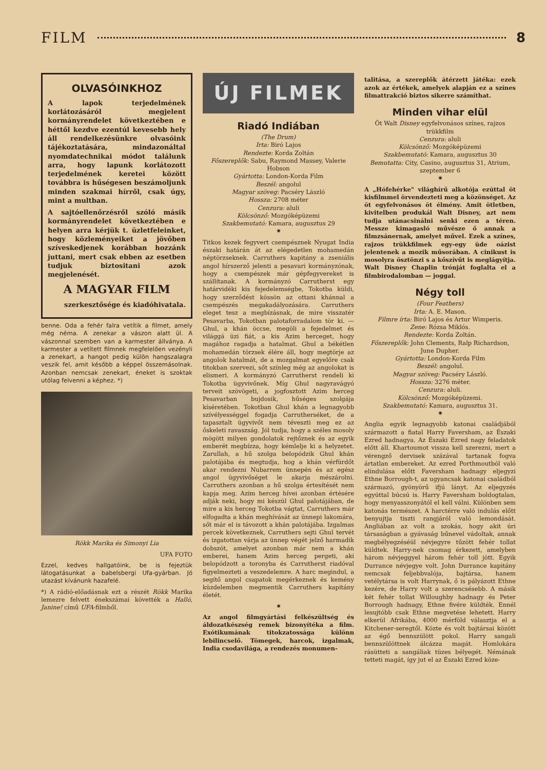FILM 8
OLVASÓINKHOZ
A lapok terjedelmének korlátozásáról megjelent kormányrendelet következtében e héttől kezdve ezentúl kevesebb hely áll rendelkezésünkre olvasóink tájékoztatására, mindazonáltal nyomdatechnikai módot találunk arra, hogy lapunk korlátozott terjedelmének keretei között továbbra is hűségesen beszámoljunk minden szakmai hírről, csak úgy, mint a multban.
A sajtóellenőrzésről szóló másik kormányrendelet következtében e helyen arra kérjük t. üzletfeleinket, hogy közleményeiket a jövőben szíveskedjenek korábban hozzánk juttani, mert csak ebben az esetben tudjuk biztositani azok megjelenését.
A MAGYAR FILM
szerkesztősége és kiadóhivatala.
benne. Oda a fehér falra vetítik a filmet, amely még néma. A zenekar a vászon alatt ül. A vászonnal szemben van a karmester állványa. A karmester a vetített filmnek megfelelően vezényli a zenekart, a hangot pedig külön hangszalagra veszik fel, amit később a képpel összemásolnak. Azonban nemcsak zenekart, éneket is szoktak utólag felvenni a képhez. *)
Rökk Marika és Simonyi Lia
UFA FOTO
Ezzel, kedves hallgatóink, be is fejeztük látogatásunkat a babelsbergi Ufa-gyárban. Jó utazást kívánunk hazafelé.
*) A rádió-előadásnak ezt a részét Rökk Marika lemezre felvett énekszámai követték a Halló, Janine! című UFA-filmből.
ÚJ FILMEK
Riadó Indiában
(The Drum)
Irta: Biró Lajos
Rendezte: Korda Zoltán
Főszereplők: Sabu, Raymond Massey, Valerie Hobson
Gyártotta: London-Korda Film
Beszél: angolul
Magyar szöveg: Pacséry László
Hossza: 2708 méter
Cenzura: aluli
Kölcsönző: Mozgóképüzemi
Szakbemutató: Kamara, augusztus 29
✷
Titkos kezek fegyvert csempésznek Nyugat India északi határán át az elégedetlen mohamedán néptörzseknek. Carruthers kapitány a zseniális angol hírszerző jelenti a pesavari kormányzónak, hogy a csempészek már gépfegyvereket is szállítanak. A kormányzó Carrutherst egy határvidéki kis fejedelemségbe, Tokotba küldi, hogy szerződést kössön az ottani khánnal a csempészés megakadályozására. Carruthers eleget tesz a megbízásnak, de mire visszatér Pesavarba, Tokotban palotaforradalom tör ki. — Ghul, a khán öccse, megöli a fejedelmet és világgá üzi fiát, a kis Azim herceget, hogy magához ragadja a hatalmat. Ghul a békétlen mohamedán törzsek élére áll, hogy megtörje az angolok hatalmát, de a mozgalmat egyelőre csak titokban szervezi, sőt színleg még az angolokat is elismeri. A kormányzó Carrutherst rendeli ki Tokotba ügyvivőnek. Míg Ghul nagyravágyó terveit szövögeti, a jogfosztott Azim herceg Pesavarban bujdosik, hűséges szolgája kíséretében. Tokotban Ghul khán a legnagyobb szívélyességgel fogadja Carrutherséket, de a tapasztalt ügyvivőt nem téveszti meg ez az őskeleti ravaszság. Jól tudja, hogy a széles mosoly mögött milyen gondolatok rejtőznek és az egyik emberét megbízza, hogy kémlelje ki a helyzetet. Zarullah, a hű szolga belopódzik Ghul khán palotájába és megtudja, hog a khán vérfürdőt akar rendezni Nubarrem ünnepén és az egész angol ügyvivőséget le akarja mészárolni. Carruthers azonban a hű szolga értesítését nem kapja meg. Azim herceg hívei azonban értésére adják neki, hogy mi készül Ghul palotájában, de mire a kis herceg Tokotba vágtat, Carruthers már elfogadta a khán meghívását az ünnepi lakomára, sőt már el is távozott a khán palotájába. Izgalmas percek következnek, Carruthers sejti Ghul tervét és izgatottan várja az ünnep végét jelző harmadik dobszót, amelyet azonban már nem a khán emberei, hanem Azim herceg pergeti, aki belopódzott a toronyba és Carrutherst riadóval figyelmezteti a veszedelemre. A harc megindul, a segítő angol csapatok megérkeznek és kemény küzdelemben megmentik Carruthers kapitány életét.
✷
Az angol filmgyártási felkészültség és áldozatkészség remek bizonyítéka a film. Exótikumának titokzatossága különn lebilincselő. Tömegek, harcok, izgalmak, India csodavilága, a rendezés monumen-
talitása, a szereplők átérzett játéka: ezek azok az értékek, amelyek alapján ez a színes filmattrakció biztos sikerre számíthat.
Minden vihar elül
Öt Walt Disney egyfelvonásos színes, rajzos trükkfilm
Cenzura: aluli
Kölcsönző: Mozgóképüzemi
Szakbemutató: Kamara, augusztus 30
Bemutatta: City, Casino, augusztus 31, Atrium, szeptember 6
✷
A „Hófehérke" világhírű alkotója ezúttal öt kisfilmmel örvendezteti meg a közönséget. Az öt egyfelvonásos öt élmény. Amit ötletben, kivitelben produkál Walt Disney, azt nem tudja utánacsinálni senki ezen a téren. Messze kimagasló művésze ő annak a filmzsánernak, amelyet művel. Ezek a színes, rajzos trükkfilmek egy-egy üde oázist jelentenek a mozik műsorában. A cinikust is mosolyra ösztönzi s a kőszívűt is meglágyítja. Walt Disney Chaplin trónját foglalta el a filmbirodalomban — joggal.
Négy toll
(Four Feathers)
Irta: A. E. Mason.
Filmre írta: Biró Lajos és Artur Wimperis.
Zene: Rózsa Miklós.
Rendezte: Korda Zoltán.
Főszereplők: John Clements, Ralp Richardson, June Dupher.
Gyártotta: London-Korda Film
Beszél: angolul.
Magyar szöveg: Pacséry László.
Hossza: 3276 méter.
Cenzura: aluli.
Kölcsönző: Mozgóképüzemi.
Szakbemutató: Kamara, augusztus 31.
✷
Anglia egyik legnagyobb katonai családjából származott a fiatal Harry Faversham, az Északi Ezred hadnagya. Az Északi Ezred nagy feladatok előtt áll. Khartoumot vissza kell szerezni, mert a vérengző dervisek százával tartanak fogva ártatlan embereket. Az ezred Porthmoutból való elindulása előtt Faversham hadnagy eljegyzi Ethne Borrough-t, az ugyancsak katonai családból származó, gyönyörű ifjú lányt. Az eljegyzés egyúttal búcsú is. Harry Faversham boldogtalan, hogy menyasszonyától el kell válni. Különben sem katonás természet. A harctérre való indulás előtt benyujtja tiszti rangjáról való lemondását. Angliában az volt a szokás, hogy akit úri társaságban a gyávaság bűnevel vádoltak, annak megbélyegzéséül névjegyre tűzött fehér tollat küldtek. Harry-nek csomag érkezett, amelyben három névjeggyel három fehér toll jött. Egyik Durrance névjegye volt. John Durrance kapitány nemcsak feljebbvalója, bajtársa, hanem vetélytársa is volt Harrynak, ő is pályázott Ethne kezére, de Harry volt a szerencsésebb. A másik két fehér tollat Willoughby hadnagy és Peter Borrough hadnagy, Ethne fivére küldték. Ennél lesujtóbb csak Ethne megvetése lehetett. Harry elkerül Afrikába, 4000 mérföld választja el a Kitchener-seregtől. Közte és volt bajtársai között az égő bennszülött pokol. Harry sangali bennszülöttnek álcázza magát. Homlokára rásütteti a sangáliak tüzes bélyegét. Némának tetteti magát, így jut el az Északi Ezred köze-